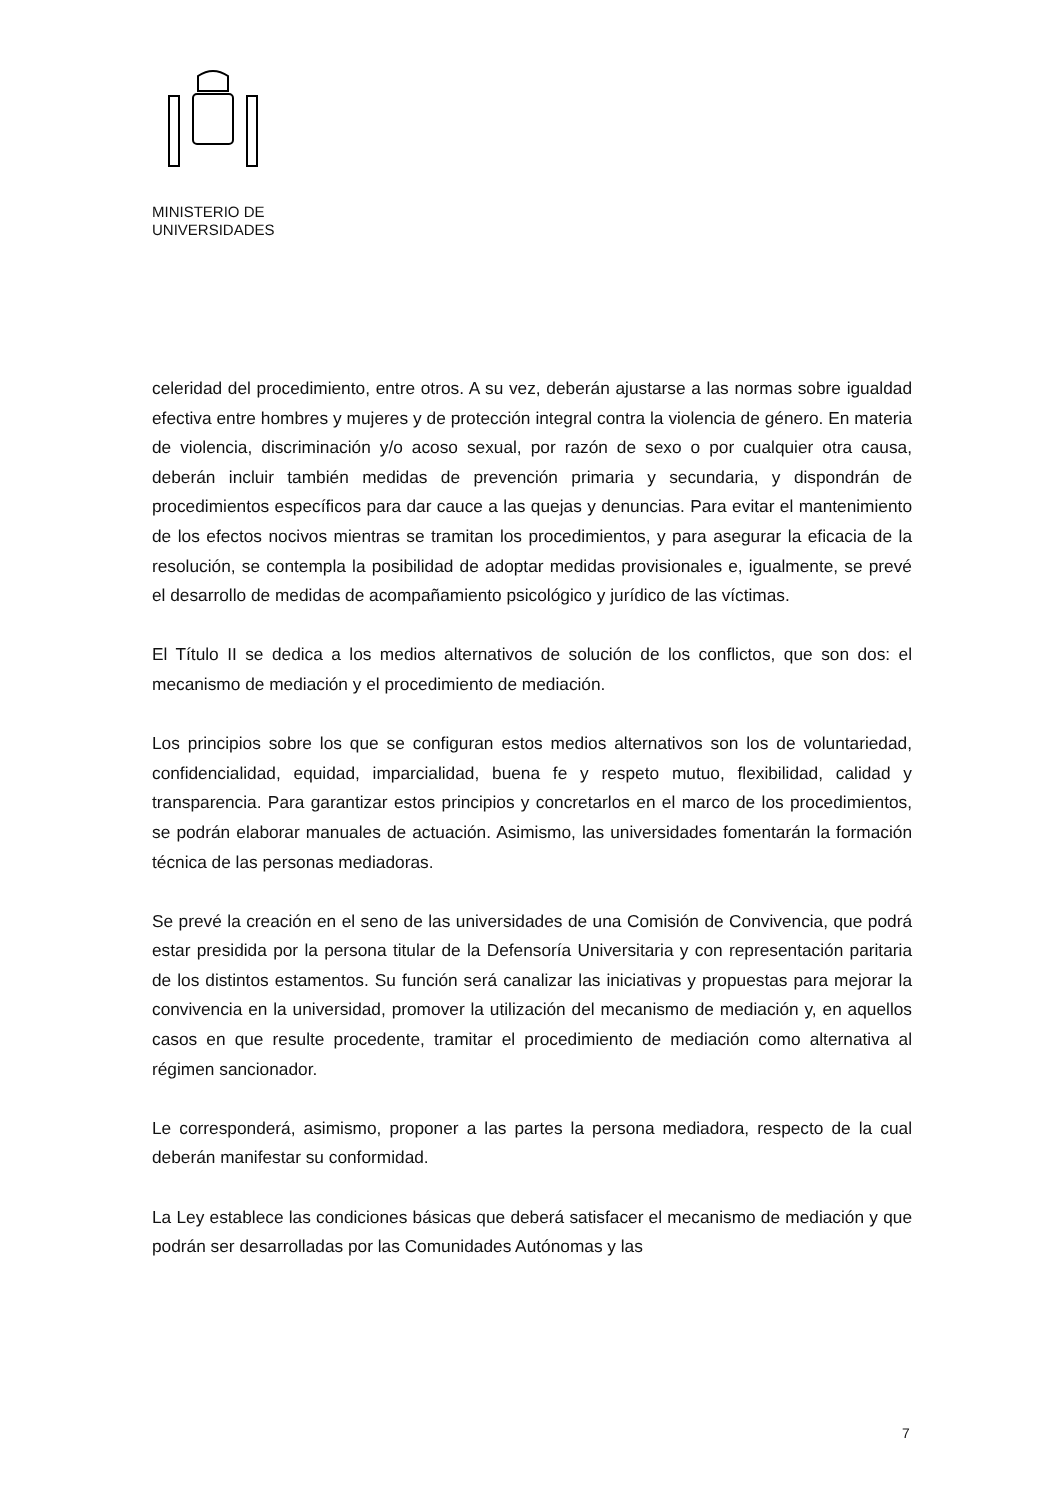MINISTERIO DE
UNIVERSIDADES
celeridad del procedimiento, entre otros. A su vez, deberán ajustarse a las normas sobre igualdad efectiva entre hombres y mujeres y de protección integral contra la violencia de género. En materia de violencia, discriminación y/o acoso sexual, por razón de sexo o por cualquier otra causa, deberán incluir también medidas de prevención primaria y secundaria, y dispondrán de procedimientos específicos para dar cauce a las quejas y denuncias. Para evitar el mantenimiento de los efectos nocivos mientras se tramitan los procedimientos, y para asegurar la eficacia de la resolución, se contempla la posibilidad de adoptar medidas provisionales e, igualmente, se prevé el desarrollo de medidas de acompañamiento psicológico y jurídico de las víctimas.
El Título II se dedica a los medios alternativos de solución de los conflictos, que son dos: el mecanismo de mediación y el procedimiento de mediación.
Los principios sobre los que se configuran estos medios alternativos son los de voluntariedad, confidencialidad, equidad, imparcialidad, buena fe y respeto mutuo, flexibilidad, calidad y transparencia. Para garantizar estos principios y concretarlos en el marco de los procedimientos, se podrán elaborar manuales de actuación. Asimismo, las universidades fomentarán la formación técnica de las personas mediadoras.
Se prevé la creación en el seno de las universidades de una Comisión de Convivencia, que podrá estar presidida por la persona titular de la Defensoría Universitaria y con representación paritaria de los distintos estamentos. Su función será canalizar las iniciativas y propuestas para mejorar la convivencia en la universidad, promover la utilización del mecanismo de mediación y, en aquellos casos en que resulte procedente, tramitar el procedimiento de mediación como alternativa al régimen sancionador.
Le corresponderá, asimismo, proponer a las partes la persona mediadora, respecto de la cual deberán manifestar su conformidad.
La Ley establece las condiciones básicas que deberá satisfacer el mecanismo de mediación y que podrán ser desarrolladas por las Comunidades Autónomas y las
7